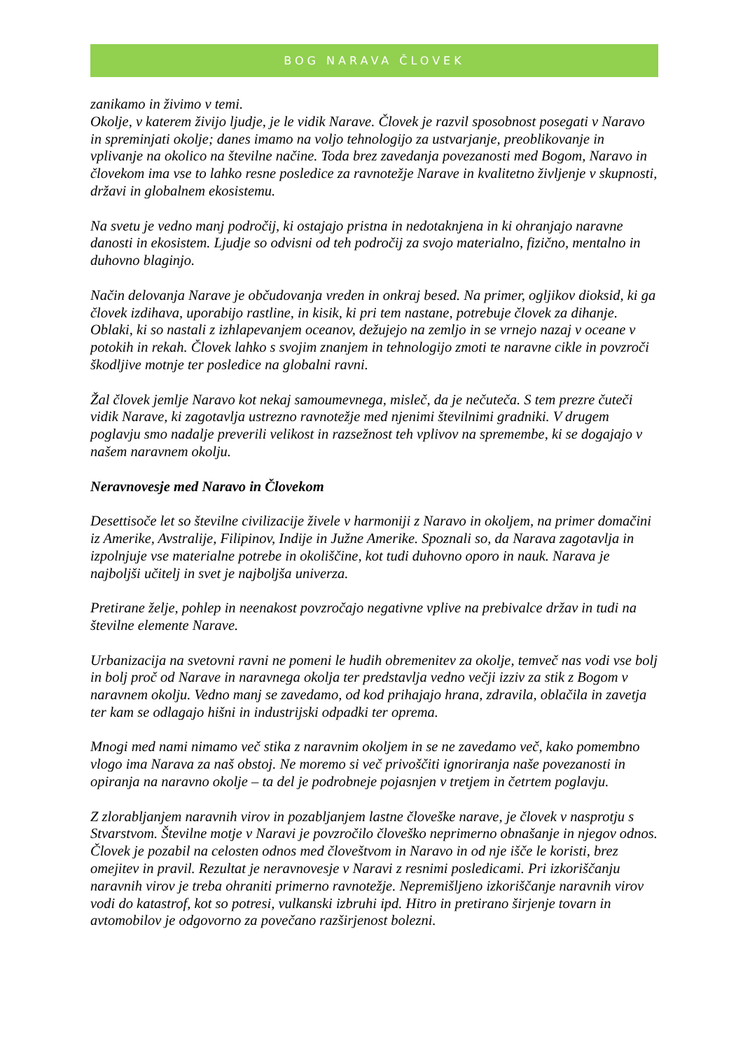BOG NARAVA ČLOVEK
zanikamo in živimo v temi.
Okolje, v katerem živijo ljudje, je le vidik Narave. Človek je razvil sposobnost posegati v Naravo in spreminjati okolje; danes imamo na voljo tehnologijo za ustvarjanje, preoblikovanje in vplivanje na okolico na številne načine. Toda brez zavedanja povezanosti med Bogom, Naravo in človekom ima vse to lahko resne posledice za ravnotežje Narave in kvalitetno življenje v skupnosti, državi in globalnem ekosistemu.
Na svetu je vedno manj področij, ki ostajajo pristna in nedotaknjena in ki ohranjajo naravne danosti in ekosistem. Ljudje so odvisni od teh področij za svojo materialno, fizično, mentalno in duhovno blaginjo.
Način delovanja Narave je občudovanja vreden in onkraj besed. Na primer, ogljikov dioksid, ki ga človek izdihava, uporabijo rastline, in kisik, ki pri tem nastane, potrebuje človek za dihanje. Oblaki, ki so nastali z izhlapevanjem oceanov, dežujejo na zemljo in se vrnejo nazaj v oceane v potokih in rekah. Človek lahko s svojim znanjem in tehnologijo zmoti te naravne cikle in povzroči škodljive motnje ter posledice na globalni ravni.
Žal človek jemlje Naravo kot nekaj samoumevnega, misleč, da je nečuteča. S tem prezre čuteči vidik Narave, ki zagotavlja ustrezno ravnotežje med njenimi številnimi gradniki. V drugem poglavju smo nadalje preverili velikost in razsežnost teh vplivov na spremembe, ki se dogajajo v našem naravnem okolju.
Neravnovesje med Naravo in Človekom
Desettisoče let so številne civilizacije živele v harmoniji z Naravo in okoljem, na primer domačini iz Amerike, Avstralije, Filipinov, Indije in Južne Amerike. Spoznali so, da Narava zagotavlja in izpolnjuje vse materialne potrebe in okoliščine, kot tudi duhovno oporo in nauk. Narava je najboljši učitelj in svet je najboljša univerza.
Pretirane želje, pohlep in neenakost povzročajo negativne vplive na prebivalce držav in tudi na številne elemente Narave.
Urbanizacija na svetovni ravni ne pomeni le hudih obremenitev za okolje, temveč nas vodi vse bolj in bolj proč od Narave in naravnega okolja ter predstavlja vedno večji izziv za stik z Bogom v naravnem okolju. Vedno manj se zavedamo, od kod prihajajo hrana, zdravila, oblačila in zavetja ter kam se odlagajo hišni in industrijski odpadki ter oprema.
Mnogi med nami nimamo več stika z naravnim okoljem in se ne zavedamo več, kako pomembno vlogo ima Narava za naš obstoj. Ne moremo si več privoščiti ignoriranja naše povezanosti in opiranja na naravno okolje – ta del je podrobneje pojasnjen v tretjem in četrtem poglavju.
Z zlorabljanjem naravnih virov in pozabljanjem lastne človeške narave, je človek v nasprotju s Stvarstvom. Številne motje v Naravi je povzročilo človeško neprimerno obnašanje in njegov odnos. Človek je pozabil na celosten odnos med človeštvom in Naravo in od nje išče le koristi, brez omejitev in pravil. Rezultat je neravnovesje v Naravi z resnimi posledicami. Pri izkoriščanju naravnih virov je treba ohraniti primerno ravnotežje. Nepremišljeno izkoriščanje naravnih virov vodi do katastrof, kot so potresi, vulkanski izbruhi ipd. Hitro in pretirano širjenje tovarn in avtomobilov je odgovorno za povečano razširjenost bolezni.